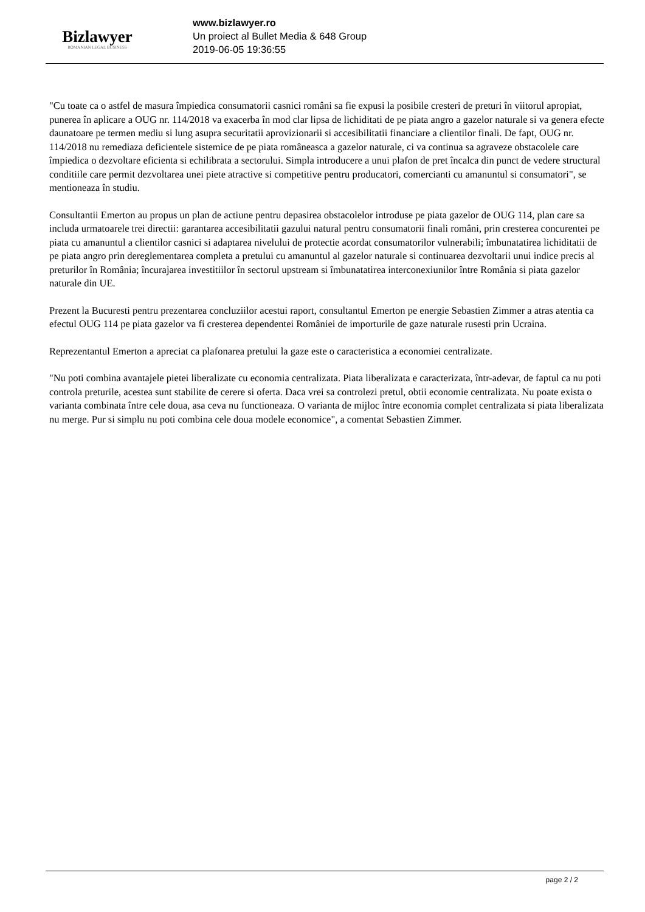Bizlawyer
ROMANIAN LEGAL BUSINESS
www.bizlawyer.ro
Un proiect al Bullet Media & 648 Group
2019-06-05 19:36:55
"Cu toate ca o astfel de masura împiedica consumatorii casnici români sa fie expusi la posibile cresteri de preturi în viitorul apropiat, punerea în aplicare a OUG nr. 114/2018 va exacerba în mod clar lipsa de lichiditati de pe piata angro a gazelor naturale si va genera efecte daunatoare pe termen mediu si lung asupra securitatii aprovizionarii si accesibilitatii financiare a clientilor finali. De fapt, OUG nr. 114/2018 nu remediaza deficientele sistemice de pe piata româneasca a gazelor naturale, ci va continua sa agraveze obstacolele care împiedica o dezvoltare eficienta si echilibrata a sectorului. Simpla introducere a unui plafon de pret încalca din punct de vedere structural conditiile care permit dezvoltarea unei piete atractive si competitive pentru producatori, comercianti cu amanuntul si consumatori", se mentioneaza în studiu.
Consultantii Emerton au propus un plan de actiune pentru depasirea obstacolelor introduse pe piata gazelor de OUG 114, plan care sa includa urmatoarele trei directii: garantarea accesibilitatii gazului natural pentru consumatorii finali români, prin cresterea concurentei pe piata cu amanuntul a clientilor casnici si adaptarea nivelului de protectie acordat consumatorilor vulnerabili; îmbunatatirea lichiditatii de pe piata angro prin dereglementarea completa a pretului cu amanuntul al gazelor naturale si continuarea dezvoltarii unui indice precis al preturilor în România; încurajarea investitiilor în sectorul upstream si îmbunatatirea interconexiunilor între România si piata gazelor naturale din UE.
Prezent la Bucuresti pentru prezentarea concluziilor acestui raport, consultantul Emerton pe energie Sebastien Zimmer a atras atentia ca efectul OUG 114 pe piata gazelor va fi cresterea dependentei României de importurile de gaze naturale rusesti prin Ucraina.
Reprezentantul Emerton a apreciat ca plafonarea pretului la gaze este o caracteristica a economiei centralizate.
"Nu poti combina avantajele pietei liberalizate cu economia centralizata. Piata liberalizata e caracterizata, într-adevar, de faptul ca nu poti controla preturile, acestea sunt stabilite de cerere si oferta. Daca vrei sa controlezi pretul, obtii economie centralizata. Nu poate exista o varianta combinata între cele doua, asa ceva nu functioneaza. O varianta de mijloc între economia complet centralizata si piata liberalizata nu merge. Pur si simplu nu poti combina cele doua modele economice", a comentat Sebastien Zimmer.
page 2 / 2